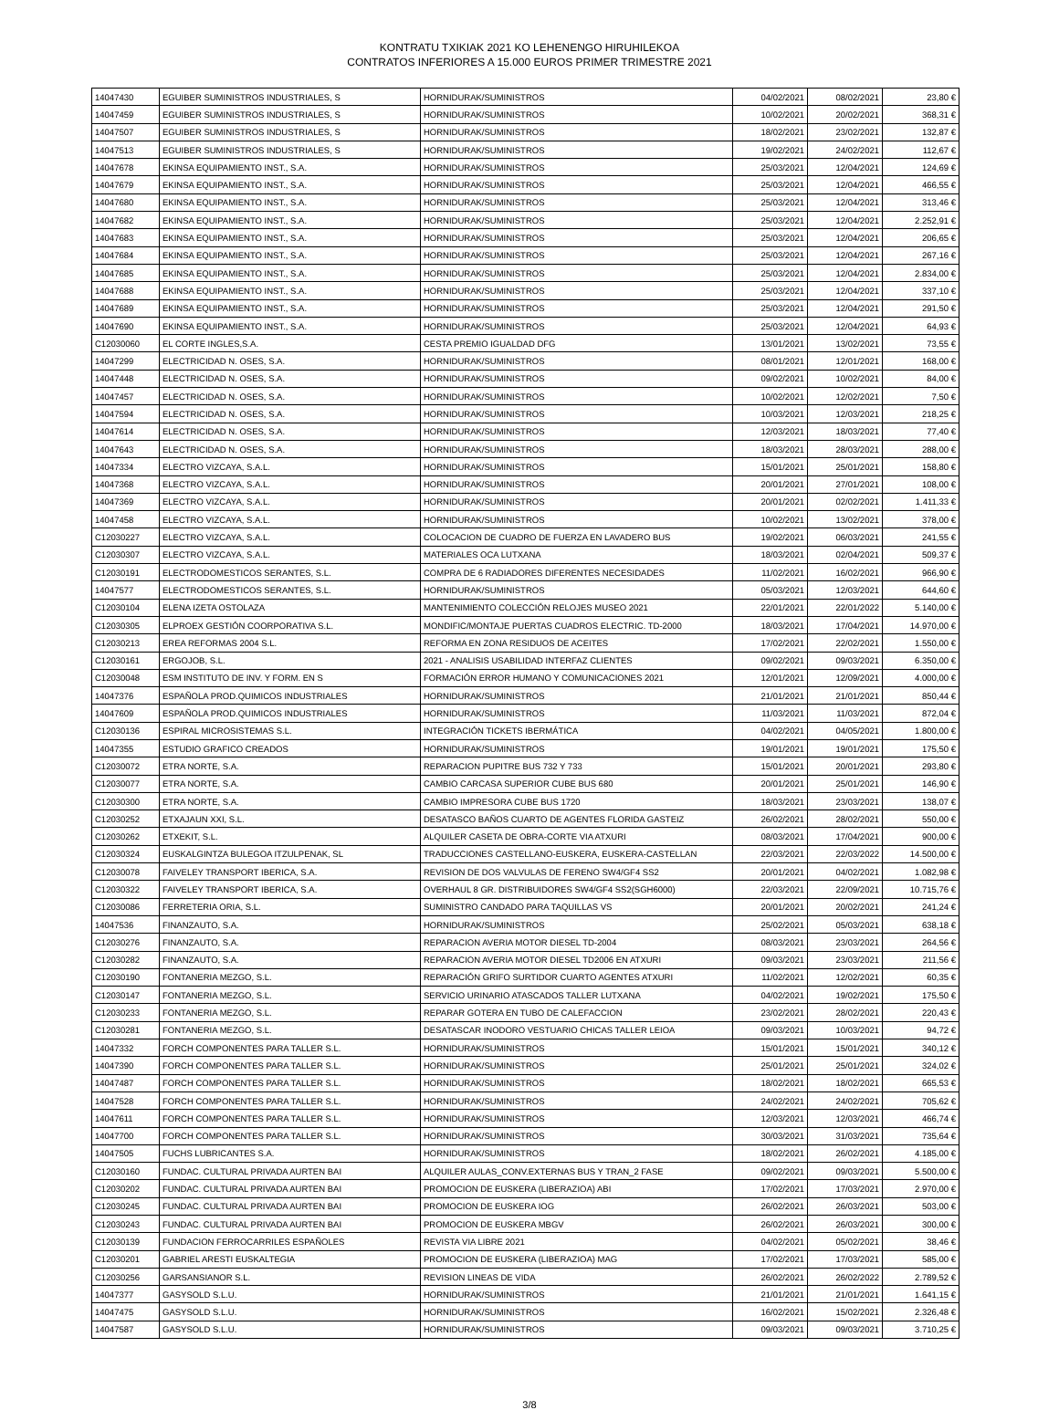KONTRATU TXIKIAK 2021 KO LEHENENGO HIRUHILEKOA
CONTRATOS INFERIORES A 15.000 EUROS PRIMER TRIMESTRE 2021
| 14047430 | EGUIBER SUMINISTROS INDUSTRIALES, S | HORNIDURAK/SUMINISTROS | 04/02/2021 | 08/02/2021 | 23,80 € |
| 14047459 | EGUIBER SUMINISTROS INDUSTRIALES, S | HORNIDURAK/SUMINISTROS | 10/02/2021 | 20/02/2021 | 368,31 € |
| 14047507 | EGUIBER SUMINISTROS INDUSTRIALES, S | HORNIDURAK/SUMINISTROS | 18/02/2021 | 23/02/2021 | 132,87 € |
| 14047513 | EGUIBER SUMINISTROS INDUSTRIALES, S | HORNIDURAK/SUMINISTROS | 19/02/2021 | 24/02/2021 | 112,67 € |
| 14047678 | EKINSA EQUIPAMIENTO INST., S.A. | HORNIDURAK/SUMINISTROS | 25/03/2021 | 12/04/2021 | 124,69 € |
| 14047679 | EKINSA EQUIPAMIENTO INST., S.A. | HORNIDURAK/SUMINISTROS | 25/03/2021 | 12/04/2021 | 466,55 € |
| 14047680 | EKINSA EQUIPAMIENTO INST., S.A. | HORNIDURAK/SUMINISTROS | 25/03/2021 | 12/04/2021 | 313,46 € |
| 14047682 | EKINSA EQUIPAMIENTO INST., S.A. | HORNIDURAK/SUMINISTROS | 25/03/2021 | 12/04/2021 | 2.252,91 € |
| 14047683 | EKINSA EQUIPAMIENTO INST., S.A. | HORNIDURAK/SUMINISTROS | 25/03/2021 | 12/04/2021 | 206,65 € |
| 14047684 | EKINSA EQUIPAMIENTO INST., S.A. | HORNIDURAK/SUMINISTROS | 25/03/2021 | 12/04/2021 | 267,16 € |
| 14047685 | EKINSA EQUIPAMIENTO INST., S.A. | HORNIDURAK/SUMINISTROS | 25/03/2021 | 12/04/2021 | 2.834,00 € |
| 14047688 | EKINSA EQUIPAMIENTO INST., S.A. | HORNIDURAK/SUMINISTROS | 25/03/2021 | 12/04/2021 | 337,10 € |
| 14047689 | EKINSA EQUIPAMIENTO INST., S.A. | HORNIDURAK/SUMINISTROS | 25/03/2021 | 12/04/2021 | 291,50 € |
| 14047690 | EKINSA EQUIPAMIENTO INST., S.A. | HORNIDURAK/SUMINISTROS | 25/03/2021 | 12/04/2021 | 64,93 € |
| C12030060 | EL CORTE INGLES,S.A. | CESTA PREMIO IGUALDAD DFG | 13/01/2021 | 13/02/2021 | 73,55 € |
| 14047299 | ELECTRICIDAD N. OSES, S.A. | HORNIDURAK/SUMINISTROS | 08/01/2021 | 12/01/2021 | 168,00 € |
| 14047448 | ELECTRICIDAD N. OSES, S.A. | HORNIDURAK/SUMINISTROS | 09/02/2021 | 10/02/2021 | 84,00 € |
| 14047457 | ELECTRICIDAD N. OSES, S.A. | HORNIDURAK/SUMINISTROS | 10/02/2021 | 12/02/2021 | 7,50 € |
| 14047594 | ELECTRICIDAD N. OSES, S.A. | HORNIDURAK/SUMINISTROS | 10/03/2021 | 12/03/2021 | 218,25 € |
| 14047614 | ELECTRICIDAD N. OSES, S.A. | HORNIDURAK/SUMINISTROS | 12/03/2021 | 18/03/2021 | 77,40 € |
| 14047643 | ELECTRICIDAD N. OSES, S.A. | HORNIDURAK/SUMINISTROS | 18/03/2021 | 28/03/2021 | 288,00 € |
| 14047334 | ELECTRO VIZCAYA, S.A.L. | HORNIDURAK/SUMINISTROS | 15/01/2021 | 25/01/2021 | 158,80 € |
| 14047368 | ELECTRO VIZCAYA, S.A.L. | HORNIDURAK/SUMINISTROS | 20/01/2021 | 27/01/2021 | 108,00 € |
| 14047369 | ELECTRO VIZCAYA, S.A.L. | HORNIDURAK/SUMINISTROS | 20/01/2021 | 02/02/2021 | 1.411,33 € |
| 14047458 | ELECTRO VIZCAYA, S.A.L. | HORNIDURAK/SUMINISTROS | 10/02/2021 | 13/02/2021 | 378,00 € |
| C12030227 | ELECTRO VIZCAYA, S.A.L. | COLOCACION DE CUADRO DE FUERZA EN LAVADERO BUS | 19/02/2021 | 06/03/2021 | 241,55 € |
| C12030307 | ELECTRO VIZCAYA, S.A.L. | MATERIALES OCA LUTXANA | 18/03/2021 | 02/04/2021 | 509,37 € |
| C12030191 | ELECTRODOMESTICOS SERANTES, S.L. | COMPRA DE 6 RADIADORES DIFERENTES NECESIDADES | 11/02/2021 | 16/02/2021 | 966,90 € |
| 14047577 | ELECTRODOMESTICOS SERANTES, S.L. | HORNIDURAK/SUMINISTROS | 05/03/2021 | 12/03/2021 | 644,60 € |
| C12030104 | ELENA IZETA OSTOLAZA | MANTENIMIENTO COLECCIÓN RELOJES MUSEO 2021 | 22/01/2021 | 22/01/2022 | 5.140,00 € |
| C12030305 | ELPROEX GESTIÓN COORPORATIVA S.L. | MONDIFIC/MONTAJE PUERTAS CUADROS ELECTRIC. TD-2000 | 18/03/2021 | 17/04/2021 | 14.970,00 € |
| C12030213 | EREA REFORMAS 2004 S.L. | REFORMA EN ZONA RESIDUOS DE ACEITES | 17/02/2021 | 22/02/2021 | 1.550,00 € |
| C12030161 | ERGOJOB, S.L. | 2021 - ANALISIS USABILIDAD INTERFAZ CLIENTES | 09/02/2021 | 09/03/2021 | 6.350,00 € |
| C12030048 | ESM INSTITUTO DE INV. Y FORM. EN S | FORMACIÓN ERROR HUMANO Y COMUNICACIONES 2021 | 12/01/2021 | 12/09/2021 | 4.000,00 € |
| 14047376 | ESPAÑOLA PROD.QUIMICOS INDUSTRIALES | HORNIDURAK/SUMINISTROS | 21/01/2021 | 21/01/2021 | 850,44 € |
| 14047609 | ESPAÑOLA PROD.QUIMICOS INDUSTRIALES | HORNIDURAK/SUMINISTROS | 11/03/2021 | 11/03/2021 | 872,04 € |
| C12030136 | ESPIRAL MICROSISTEMAS S.L. | INTEGRACIÓN TICKETS IBERMÁTICA | 04/02/2021 | 04/05/2021 | 1.800,00 € |
| 14047355 | ESTUDIO GRAFICO CREADOS | HORNIDURAK/SUMINISTROS | 19/01/2021 | 19/01/2021 | 175,50 € |
| C12030072 | ETRA NORTE, S.A. | REPARACION PUPITRE BUS 732 Y 733 | 15/01/2021 | 20/01/2021 | 293,80 € |
| C12030077 | ETRA NORTE, S.A. | CAMBIO CARCASA SUPERIOR CUBE BUS 680 | 20/01/2021 | 25/01/2021 | 146,90 € |
| C12030300 | ETRA NORTE, S.A. | CAMBIO IMPRESORA CUBE BUS 1720 | 18/03/2021 | 23/03/2021 | 138,07 € |
| C12030252 | ETXAJAUN XXI, S.L. | DESATASCO BAÑOS CUARTO DE AGENTES FLORIDA GASTEIZ | 26/02/2021 | 28/02/2021 | 550,00 € |
| C12030262 | ETXEKIT, S.L. | ALQUILER CASETA DE OBRA-CORTE VIA ATXURI | 08/03/2021 | 17/04/2021 | 900,00 € |
| C12030324 | EUSKALGINTZA BULEGOA ITZULPENAK, SL | TRADUCCIONES CASTELLANO-EUSKERA, EUSKERA-CASTELLAN | 22/03/2021 | 22/03/2022 | 14.500,00 € |
| C12030078 | FAIVELEY TRANSPORT IBERICA, S.A. | REVISION DE DOS VALVULAS DE FERENO SW4/GF4 SS2 | 20/01/2021 | 04/02/2021 | 1.082,98 € |
| C12030322 | FAIVELEY TRANSPORT IBERICA, S.A. | OVERHAUL 8 GR. DISTRIBUIDORES SW4/GF4 SS2(SGH6000) | 22/03/2021 | 22/09/2021 | 10.715,76 € |
| C12030086 | FERRETERIA ORIA, S.L. | SUMINISTRO CANDADO PARA TAQUILLAS VS | 20/01/2021 | 20/02/2021 | 241,24 € |
| 14047536 | FINANZAUTO, S.A. | HORNIDURAK/SUMINISTROS | 25/02/2021 | 05/03/2021 | 638,18 € |
| C12030276 | FINANZAUTO, S.A. | REPARACION AVERIA MOTOR DIESEL TD-2004 | 08/03/2021 | 23/03/2021 | 264,56 € |
| C12030282 | FINANZAUTO, S.A. | REPARACION AVERIA MOTOR DIESEL TD2006 EN ATXURI | 09/03/2021 | 23/03/2021 | 211,56 € |
| C12030190 | FONTANERIA MEZGO, S.L. | REPARACIÓN GRIFO SURTIDOR CUARTO AGENTES ATXURI | 11/02/2021 | 12/02/2021 | 60,35 € |
| C12030147 | FONTANERIA MEZGO, S.L. | SERVICIO URINARIO ATASCADOS TALLER LUTXANA | 04/02/2021 | 19/02/2021 | 175,50 € |
| C12030233 | FONTANERIA MEZGO, S.L. | REPARAR GOTERA EN TUBO DE CALEFACCION | 23/02/2021 | 28/02/2021 | 220,43 € |
| C12030281 | FONTANERIA MEZGO, S.L. | DESATASCAR INODORO VESTUARIO CHICAS TALLER LEIOA | 09/03/2021 | 10/03/2021 | 94,72 € |
| 14047332 | FORCH COMPONENTES PARA TALLER S.L. | HORNIDURAK/SUMINISTROS | 15/01/2021 | 15/01/2021 | 340,12 € |
| 14047390 | FORCH COMPONENTES PARA TALLER S.L. | HORNIDURAK/SUMINISTROS | 25/01/2021 | 25/01/2021 | 324,02 € |
| 14047487 | FORCH COMPONENTES PARA TALLER S.L. | HORNIDURAK/SUMINISTROS | 18/02/2021 | 18/02/2021 | 665,53 € |
| 14047528 | FORCH COMPONENTES PARA TALLER S.L. | HORNIDURAK/SUMINISTROS | 24/02/2021 | 24/02/2021 | 705,62 € |
| 14047611 | FORCH COMPONENTES PARA TALLER S.L. | HORNIDURAK/SUMINISTROS | 12/03/2021 | 12/03/2021 | 466,74 € |
| 14047700 | FORCH COMPONENTES PARA TALLER S.L. | HORNIDURAK/SUMINISTROS | 30/03/2021 | 31/03/2021 | 735,64 € |
| 14047505 | FUCHS LUBRICANTES S.A. | HORNIDURAK/SUMINISTROS | 18/02/2021 | 26/02/2021 | 4.185,00 € |
| C12030160 | FUNDAC. CULTURAL PRIVADA AURTEN BAI | ALQUILER AULAS_CONV.EXTERNAS BUS Y TRAN_2 FASE | 09/02/2021 | 09/03/2021 | 5.500,00 € |
| C12030202 | FUNDAC. CULTURAL PRIVADA AURTEN BAI | PROMOCION DE EUSKERA (LIBERAZIOA) ABI | 17/02/2021 | 17/03/2021 | 2.970,00 € |
| C12030245 | FUNDAC. CULTURAL PRIVADA AURTEN BAI | PROMOCION DE EUSKERA IOG | 26/02/2021 | 26/03/2021 | 503,00 € |
| C12030243 | FUNDAC. CULTURAL PRIVADA AURTEN BAI | PROMOCION DE EUSKERA MBGV | 26/02/2021 | 26/03/2021 | 300,00 € |
| C12030139 | FUNDACION FERROCARRILES ESPAÑOLES | REVISTA VIA LIBRE 2021 | 04/02/2021 | 05/02/2021 | 38,46 € |
| C12030201 | GABRIEL ARESTI EUSKALTEGIA | PROMOCION DE EUSKERA (LIBERAZIOA) MAG | 17/02/2021 | 17/03/2021 | 585,00 € |
| C12030256 | GARSANSIANOR S.L. | REVISION LINEAS DE VIDA | 26/02/2021 | 26/02/2022 | 2.789,52 € |
| 14047377 | GASYSOLD S.L.U. | HORNIDURAK/SUMINISTROS | 21/01/2021 | 21/01/2021 | 1.641,15 € |
| 14047475 | GASYSOLD S.L.U. | HORNIDURAK/SUMINISTROS | 16/02/2021 | 15/02/2021 | 2.326,48 € |
| 14047587 | GASYSOLD S.L.U. | HORNIDURAK/SUMINISTROS | 09/03/2021 | 09/03/2021 | 3.710,25 € |
3/8